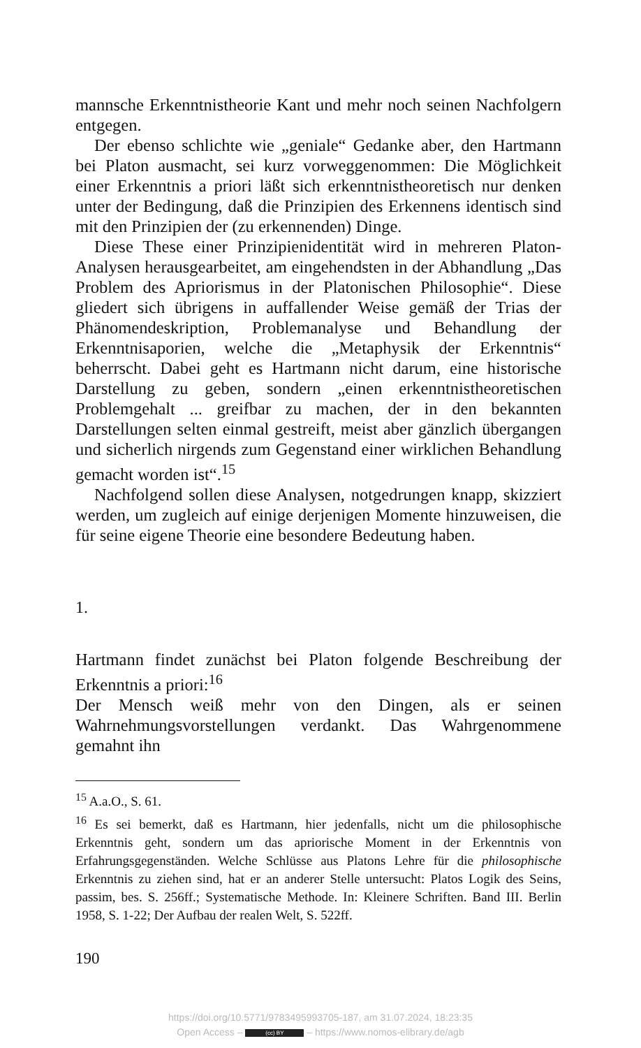mannsche Erkenntnistheorie Kant und mehr noch seinen Nachfolgern entgegen.
Der ebenso schlichte wie „geniale“ Gedanke aber, den Hartmann bei Platon ausmacht, sei kurz vorweggenommen: Die Möglichkeit einer Erkenntnis a priori läßt sich erkenntnistheoretisch nur denken unter der Bedingung, daß die Prinzipien des Erkennens identisch sind mit den Prinzipien der (zu erkennenden) Dinge.
Diese These einer Prinzipienidentität wird in mehreren Platon-Analysen herausgearbeitet, am eingehendsten in der Abhandlung „Das Problem des Apriorismus in der Platonischen Philosophie“. Diese gliedert sich übrigens in auffallender Weise gemäß der Trias der Phänomendeskription, Problemanalyse und Behandlung der Erkenntnisaporien, welche die „Metaphysik der Erkenntnis“ beherrscht. Dabei geht es Hartmann nicht darum, eine historische Darstellung zu geben, sondern „einen erkenntnistheoretischen Problemgehalt ... greifbar zu machen, der in den bekannten Darstellungen selten einmal gestreift, meist aber gänzlich übergangen und sicherlich nirgends zum Gegenstand einer wirklichen Behandlung gemacht worden ist“.<sup>15</sup>
Nachfolgend sollen diese Analysen, notgedrungen knapp, skizziert werden, um zugleich auf einige derjenigen Momente hinzuweisen, die für seine eigene Theorie eine besondere Bedeutung haben.
1.
Hartmann findet zunächst bei Platon folgende Beschreibung der Erkenntnis a priori:<sup>16</sup>
Der Mensch weiß mehr von den Dingen, als er seinen Wahrnehmungsvorstellungen verdankt. Das Wahrgenommene gemahnt ihn
<sup>15</sup> A.a.O., S. 61.
<sup>16</sup> Es sei bemerkt, daß es Hartmann, hier jedenfalls, nicht um die philosophische Erkenntnis geht, sondern um das apriorische Moment in der Erkenntnis von Erfahrungsgegenständen. Welche Schlüsse aus Platons Lehre für die philosophische Erkenntnis zu ziehen sind, hat er an anderer Stelle untersucht: Platos Logik des Seins, passim, bes. S. 256ff.; Systematische Methode. In: Kleinere Schriften. Band III. Berlin 1958, S. 1-22; Der Aufbau der realen Welt, S. 522ff.
190
https://doi.org/10.5771/9783495993705-187, am 31.07.2024, 18:23:35
Open Access – (cc) BY – https://www.nomos-elibrary.de/agb